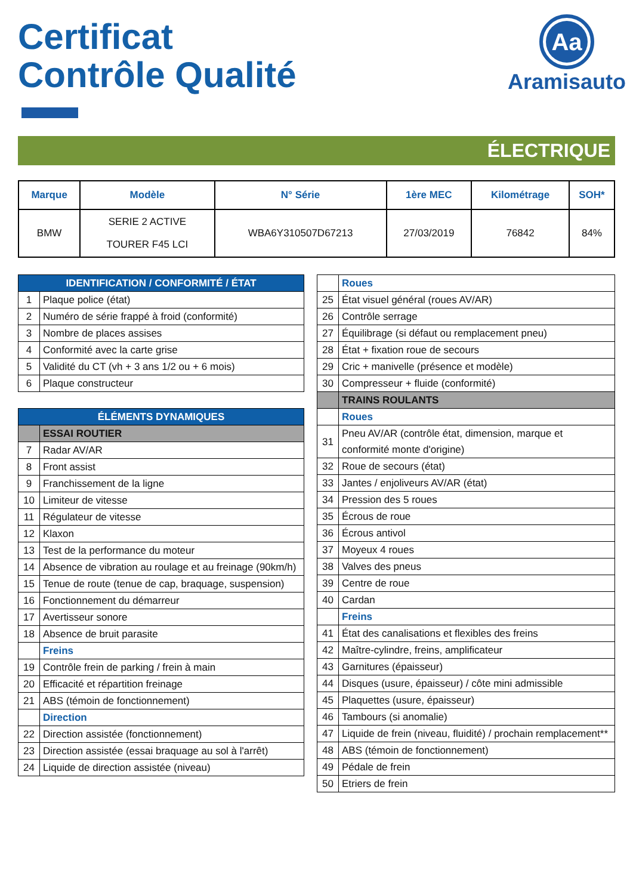Certificat
Contrôle Qualité
Aa
Aramisauto
ÉLECTRIQUE
| Marque | Modèle | N° Série | 1ère MEC | Kilométrage | SOH* |
| --- | --- | --- | --- | --- | --- |
| BMW | SERIE 2 ACTIVE TOURER F45 LCI | WBA6Y310507D67213 | 27/03/2019 | 76842 | 84% |
| IDENTIFICATION / CONFORMITÉ / ÉTAT | |
| 1 | Plaque police (état) |
| 2 | Numéro de série frappé à froid (conformité) |
| 3 | Nombre de places assises |
| 4 | Conformité avec la carte grise |
| 5 | Validité du CT (vh + 3 ans 1/2 ou + 6 mois) |
| 6 | Plaque constructeur |
| ÉLÉMENTS DYNAMIQUES | |
| | ESSAI ROUTIER |
| 7 | Radar AV/AR |
| 8 | Front assist |
| 9 | Franchissement de la ligne |
| 10 | Limiteur de vitesse |
| 11 | Régulateur de vitesse |
| 12 | Klaxon |
| 13 | Test de la performance du moteur |
| 14 | Absence de vibration au roulage et au freinage (90km/h) |
| 15 | Tenue de route (tenue de cap, braquage, suspension) |
| 16 | Fonctionnement du démarreur |
| 17 | Avertisseur sonore |
| 18 | Absence de bruit parasite |
| | Freins |
| 19 | Contrôle frein de parking / frein à main |
| 20 | Efficacité et répartition freinage |
| 21 | ABS (témoin de fonctionnement) |
| | Direction |
| 22 | Direction assistée (fonctionnement) |
| 23 | Direction assistée (essai braquage au sol à l'arrêt) |
| 24 | Liquide de direction assistée (niveau) |
| | Roues |
| 25 | État visuel général (roues AV/AR) |
| 26 | Contrôle serrage |
| 27 | Équilibrage (si défaut ou remplacement pneu) |
| 28 | État + fixation roue de secours |
| 29 | Cric + manivelle (présence et modèle) |
| 30 | Compresseur + fluide (conformité) |
| | TRAINS ROULANTS |
| | Roues |
| 31 | Pneu AV/AR (contrôle état, dimension, marque et conformité monte d'origine) |
| 32 | Roue de secours (état) |
| 33 | Jantes / enjoliveurs AV/AR (état) |
| 34 | Pression des 5 roues |
| 35 | Écrous de roue |
| 36 | Écrous antivol |
| 37 | Moyeux 4 roues |
| 38 | Valves des pneus |
| 39 | Centre de roue |
| 40 | Cardan |
| | Freins |
| 41 | État des canalisations et flexibles des freins |
| 42 | Maître-cylindre, freins, amplificateur |
| 43 | Garnitures (épaisseur) |
| 44 | Disques (usure, épaisseur) / côte mini admissible |
| 45 | Plaquettes (usure, épaisseur) |
| 46 | Tambours (si anomalie) |
| 47 | Liquide de frein (niveau, fluidité) / prochain remplacement** |
| 48 | ABS (témoin de fonctionnement) |
| 49 | Pédale de frein |
| 50 | Etriers de frein |